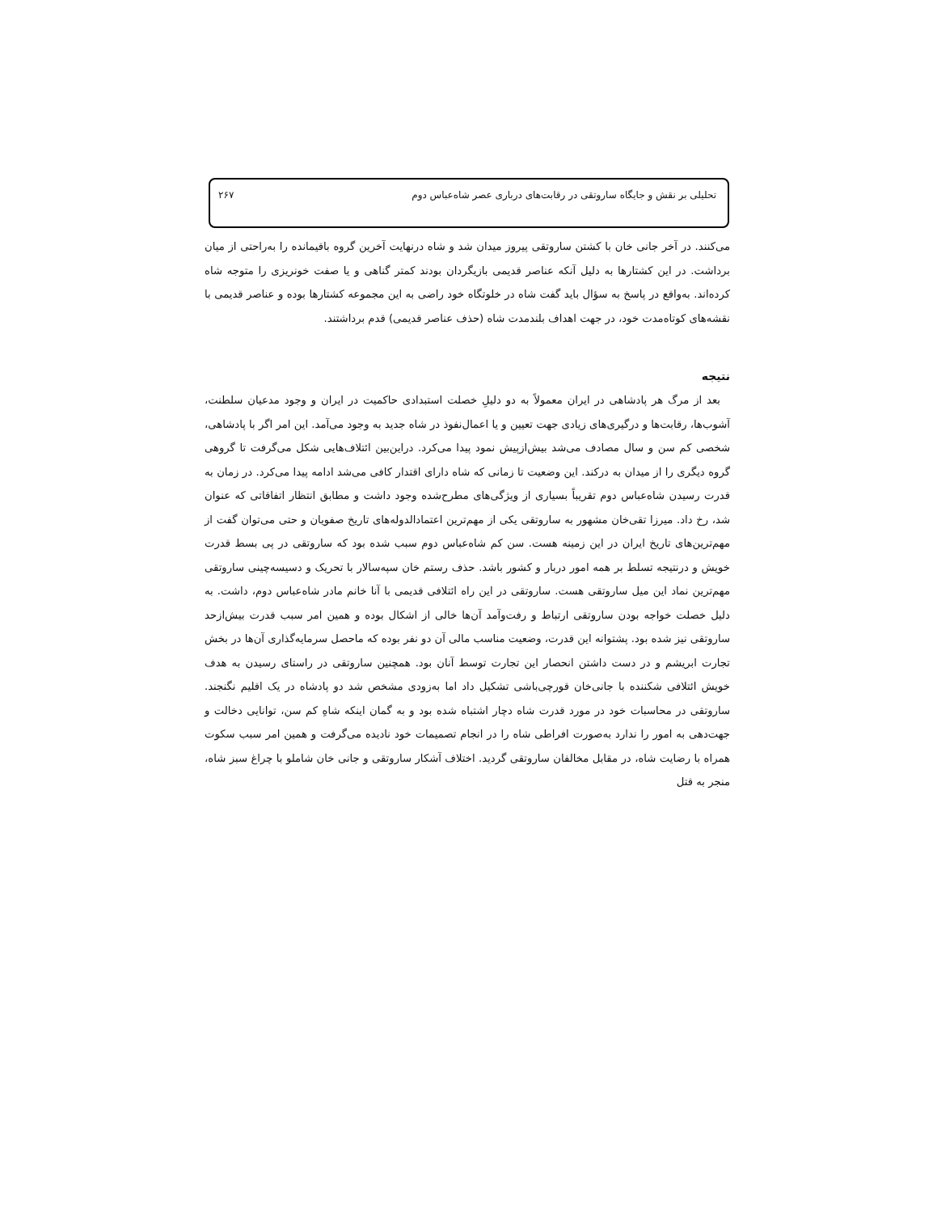تحلیلی بر نقش و جایگاه ساروتقی در رقابت‌های درباری عصر شاه‌عباس دوم ۲۶۷
می‌کنند. در آخر جانی خان با کشتن ساروتقی پیروز میدان شد و شاه درنهایت آخرین گروه باقیمانده را به‌راحتی از میان برداشت. در این کشتارها به دلیل آنکه عناصر قدیمی بازیگردان بودند کمتر گناهی و یا صفت خونریزی را متوجه شاه کرده‌اند. به‌واقع در پاسخ به سؤال باید گفت شاه در خلوتگاه خود راضی به این مجموعه کشتارها بوده و عناصر قدیمی با نقشه‌های کوتاه‌مدت خود، در جهت اهداف بلندمدت شاه (حذف عناصر قدیمی) قدم برداشتند.
نتیجه
بعد از مرگ هر پادشاهی در ایران معمولاً به دو دلیلِ خصلت استبدادی حاکمیت در ایران و وجود مدعیان سلطنت، آشوب‌ها، رقابت‌ها و درگیری‌های زیادی جهت تعیین و یا اعمال‌نفوذ در شاه جدید به وجود می‌آمد. این امر اگر با پادشاهی، شخصی کم سن و سال مصادف می‌شد بیش‌ازپیش نمود پیدا می‌کرد. دراین‌بین ائتلاف‌هایی شکل می‌گرفت تا گروهی گروه دیگری را از میدان به درکند. این وضعیت تا زمانی که شاه دارای اقتدار کافی می‌شد ادامه پیدا می‌کرد. در زمان به قدرت رسیدن شاه‌عباس دوم تقریباً بسیاری از ویژگی‌های مطرح‌شده وجود داشت و مطابق انتظار اتفاقاتی که عنوان شد، رخ داد. میرزا تقی‌خان مشهور به ساروتقی یکی از مهم‌ترین اعتمادالدوله‌های تاریخ صفویان و حتی می‌توان گفت از مهم‌ترین‌های تاریخ ایران در این زمینه هست. سن کم شاه‌عباس دوم سبب شده بود که ساروتقی در پی بسط قدرت خویش و درنتیجه تسلط بر همه امور دربار و کشور باشد. حذف رستم خان سپه‌سالار با تحریک و دسیسه‌چینی ساروتقی مهم‌ترین نماد این میل ساروتقی هست. ساروتقی در این راه ائتلافی قدیمی با آنا خانم مادر شاه‌عباس دوم، داشت. به دلیل خصلت خواجه بودن ساروتقی ارتباط و رفت‌وآمد آن‌ها خالی از اشکال بوده و همین امر سبب قدرت بیش‌ازحد ساروتقی نیز شده بود. پشتوانه این قدرت، وضعیت مناسب مالی آن دو نفر بوده که ماحصل سرمایه‌گذاری آن‌ها در بخش تجارت ابریشم و در دست داشتن انحصار این تجارت توسط آنان بود. همچنین ساروتقی در راستای رسیدن به هدف خویش ائتلافی شکننده با جانی‌خان قورچی‌باشی تشکیل داد اما به‌زودی مشخص شد دو پادشاه در یک اقلیم نگنجند. ساروتقی در محاسبات خود در مورد قدرت شاه دچار اشتباه شده بود و به گمان اینکه شاهِ کم سن، توانایی دخالت و جهت‌دهی به امور را ندارد به‌صورت افراطی شاه را در انجام تصمیمات خود نادیده می‌گرفت و همین امر سبب سکوت همراه با رضایت شاه، در مقابل مخالفان ساروتقی گردید. اختلاف آشکار ساروتقی و جانی خان شاملو با چراغ سبز شاه، منجر به قتل